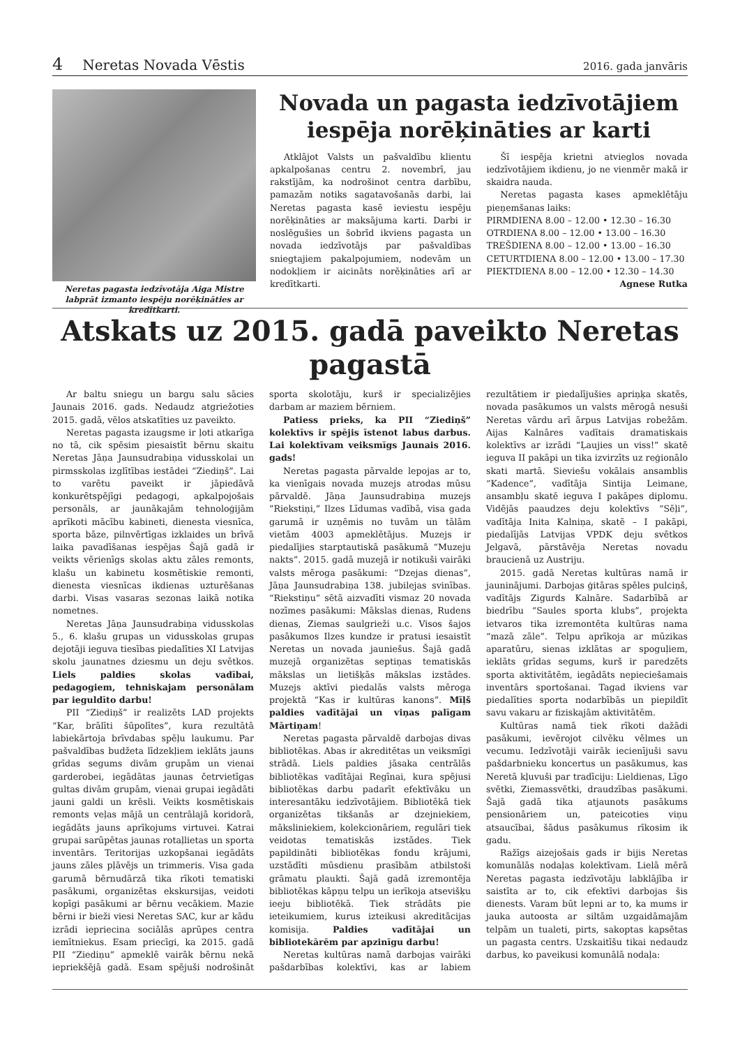4 Neretas Novada Vēstis
2016. gada janvāris
Neretas pagasta iedzīvotāja Aiga Mistre labprāt izmanto iespēju norēķināties ar kredītkarti.
Novada un pagasta iedzīvotājiem iespēja norēķināties ar karti
Atklājot Valsts un pašvaldību klientu apkalpošanas centru 2. novembrī, jau rakstījām, ka nodrošinot centra darbību, pamazām notiks sagatavošanās darbi, lai Neretas pagasta kasē ieviestu iespēju norēķināties ar maksājuma karti. Darbi ir noslēgušies un šobrīd ikviens pagasta un novada iedzīvotājs par pašvaldības sniegtajiem pakalpojumiem, nodevām un nodokļiem ir aicināts norēķināties arī ar kredītkarti.
Šī iespēja krietni atvieglos novada iedzīvotājiem ikdienu, jo ne vienmēr makā ir skaidra nauda.
Neretas pagasta kases apmeklētāju pieņemšanas laiks:
PIRMDIENA 8.00 – 12.00 • 12.30 – 16.30
OTRDIENA 8.00 – 12.00 • 13.00 – 16.30
TREŠDIENA 8.00 – 12.00 • 13.00 – 16.30
CETURTDIENA 8.00 – 12.00 • 13.00 – 17.30
PIEKTDIENA 8.00 – 12.00 • 12.30 – 14.30
Agnese Rutka
Atskats uz 2015. gadā paveikto Neretas pagastā
Ar baltu sniegu un bargu salu sācies Jaunais 2016. gads. Nedaudz atgriežoties 2015. gadā, vēlos atskatīties uz paveikto.
Neretas pagasta izaugsme ir ļoti atkarīga no tā, cik spēsim piesaistīt bērnu skaitu Neretas Jāņa Jaunsudrabiņa vidusskolai un pirmsskolas izglītības iestādei “Ziediņš”. Lai to varētu paveikt ir jāpiedāvā konkurētspējīgi pedagogi, apkalpojošais personāls, ar jaunākajām tehnoloģijām aprīkoti mācību kabineti, dienesta viesnīca, sporta bāze, pilnvērtīgas izklaides un brīvā laika pavadīšanas iespējas Šajā gadā ir veikts vērienīgs skolas aktu zāles remonts, klašu un kabinetu kosmētiskie remonti, dienesta viesnīcas ikdienas uzturēšanas darbi. Visas vasaras sezonas laikā notika nometnes.
Neretas Jāņa Jaunsudrabiņa vidusskolas 5., 6. klašu grupas un vidusskolas grupas dejotāji ieguva tiesības piedalīties XI Latvijas skolu jaunatnes dziesmu un deju svētkos. Liels paldies skolas vadībai, pedagogiem, tehniskajam personālam par ieguldīto darbu!
PII “Ziediņš” ir realizēts LAD projekts “Kar, brālīti šūpolītes”, kura rezultātā labiekārtoja brīvdabas spēļu laukumu. Par pašvaldības budžeta līdzekļiem ieklāts jauns grīdas segums divām grupām un vienai garderobei, iegādātas jaunas četrvietīgas gultas divām grupām, vienai grupai iegādāti jauni galdi un krēsli. Veikts kosmētiskais remonts veļas mājā un centrālajā koridorā, iegādāts jauns aprīkojums virtuvei. Katrai grupai sarūpētas jaunas rotaļlietas un sporta inventārs. Teritorijas uzkopšanai iegādāts jauns zāles pļāvējs un trimmeris. Visa gada garumā bērnudārzā tika rīkoti tematiski pasākumi, organizētas ekskursijas, veidoti kopīgi pasākumi ar bērnu vecākiem. Mazie bērni ir bieži viesi Neretas SAC, kur ar kādu izrādi iepriecina sociālās aprūpes centra iemītniekus. Esam priecīgi, ka 2015. gadā PII “Ziediņu” apmeklē vairāk bērnu nekā iepriekšējā gadā. Esam spējuši nodrošināt sporta skolotāju, kurš ir specializējies darbam ar maziem bērniem.
Patiess prieks, ka PII “Ziediņš” kolektīvs ir spējis īstenot labus darbus. Lai kolektīvam veiksmīgs Jaunais 2016. gads!
Neretas pagasta pārvalde lepojas ar to, ka vienīgais novada muzejs atrodas mūsu pārvaldē. Jāņa Jaunsudrabiņa muzejs ”Riekstiņi,” Ilzes Līdumas vadībā, visa gada garumā ir uzņēmis no tuvām un tālām vietām 4003 apmeklētājus. Muzejs ir piedalījies starptautiskā pasākumā “Muzeju nakts”. 2015. gadā muzejā ir notikuši vairāki valsts mēroga pasākumi: “Dzejas dienas”, Jāņa Jaunsudrabiņa 138. jubilejas svinības. “Riekstiņu” sētā aizvadīti vismaz 20 novada nozīmes pasākumi: Mākslas dienas, Rudens dienas, Ziemas saulgrieži u.c. Visos šajos pasākumos Ilzes kundze ir pratusi iesaistīt Neretas un novada jauniešus. Šajā gadā muzejā organizētas septiņas tematiskās mākslas un lietišķās mākslas izstādes. Muzejs aktīvi piedalās valsts mēroga projektā “Kas ir kultūras kanons”. Mīļš paldies vadītājai un viņas palīgam Mārtiņam!
Neretas pagasta pārvaldē darbojas divas bibliotēkas. Abas ir akreditētas un veiksmīgi strādā. Liels paldies jāsaka centrālās bibliotēkas vadītājai Regīnai, kura spējusi bibliotēkas darbu padarīt efektīvāku un interesantāku iedzīvotājiem. Bibliotēkā tiek organizētas tikšanās ar dzejniekiem, māksliniekiem, kolekcionāriem, regulāri tiek veidotas tematiskās izstādes. Tiek papildināti bibliotēkas fondu krājumi, uzstādīti mūsdienu prasībām atbilstoši grāmatu plaukti. Šajā gadā izremontēja bibliotēkas kāpņu telpu un ierīkoja atsevišķu ieeju bibliotēkā. Tiek strādāts pie ieteikumiem, kurus izteikusi akreditācijas komisija. Paldies vadītājai un bibliotekārēm par apzinīgu darbu!
Neretas kultūras namā darbojas vairāki pašdarbības kolektīvi, kas ar labiem rezultātiem ir piedalījušies apriņķa skatēs, novada pasākumos un valsts mērogā nesuši Neretas vārdu arī ārpus Latvijas robežām. Aijas Kalnāres vadītais dramatiskais kolektīvs ar izrādi “Ļaujies un viss!” skatē ieguva II pakāpi un tika izvirzīts uz reģionālo skati martā. Sieviešu vokālais ansamblis “Kadence”, vadītāja Sintija Leimane, ansambļu skatē ieguva I pakāpes diplomu. Vidējās paaudzes deju kolektīvs “Sēļi”, vadītāja Inita Kalniņa, skatē – I pakāpi, piedalījās Latvijas VPDK deju svētkos Jelgavā, pārstāvēja Neretas novadu braucienā uz Austriju.
2015. gadā Neretas kultūras namā ir jauninājumi. Darbojas ģitāras spēles pulciņš, vadītājs Zigurds Kalnāre. Sadarbībā ar biedrību “Saules sporta klubs”, projekta ietvaros tika izremontēta kultūras nama “mazā zāle”. Telpu aprīkoja ar mūzikas aparatūru, sienas izklātas ar spoguļiem, ieklāts grīdas segums, kurš ir paredzēts sporta aktivitātēm, iegādāts nepieciešamais inventārs sportošanai. Tagad ikviens var piedalīties sporta nodarbībās un piepildīt savu vakaru ar fiziskajām aktivitātēm.
Kultūras namā tiek rīkoti dažādi pasākumi, ievērojot cilvēku vēlmes un vecumu. Iedzīvotāji vairāk iecienījuši savu pašdarbnieku koncertus un pasākumus, kas Neretā kļuvuši par tradīciju: Lieldienas, Līgo svētki, Ziemassvētki, draudzības pasākumi. Šajā gadā tika atjaunots pasākums pensionāriem un, pateicoties viņu atsaucībai, šādus pasākumus rīkosim ik gadu.
Ražīgs aizejošais gads ir bijis Neretas komunālās nodaļas kolektīvam. Lielā mērā Neretas pagasta iedzīvotāju labklājība ir saistīta ar to, cik efektīvi darbojas šis dienests. Varam būt lepni ar to, ka mums ir jauka autoosta ar siltām uzgaidāmajām telpām un tualeti, pirts, sakoptas kapsētas un pagasta centrs. Uzskaitīšu tikai nedaudz darbus, ko paveikusi komunālā nodaļa: